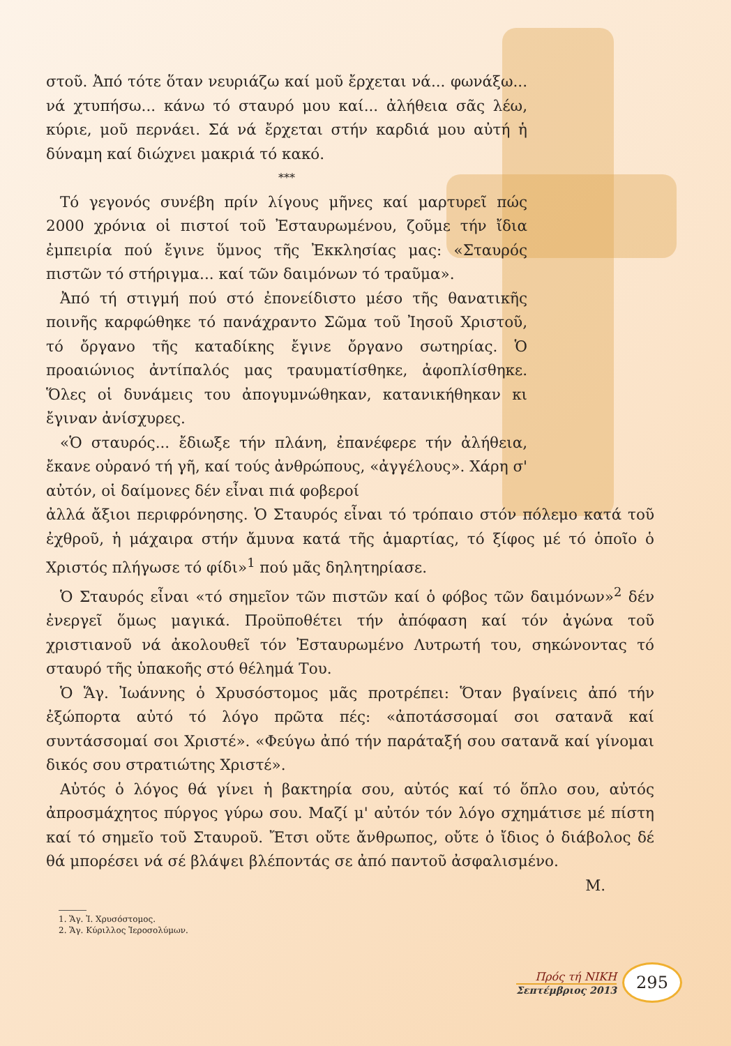στοῦ. Ἀπό τότε ὅταν νευριάζω καί μοῦ ἔρχεται νά... φωνάξω... νά χτυπήσω... κάνω τό σταυρό μου καί... ἀλήθεια σᾶς λέω, κύριε, μοῦ περνάει. Σά νά ἔρχεται στήν καρδιά μου αὐτή ἡ δύναμη καί διώχνει μακριά τό κακό.
***
Τό γεγονός συνέβη πρίν λίγους μῆνες καί μαρτυρεῖ πώς 2000 χρόνια οἱ πιστοί τοῦ Ἐσταυρωμένου, ζοῦμε τήν ἴδια ἐμπειρία πού ἔγινε ὕμνος τῆς Ἐκκλησίας μας: «Σταυρός πιστῶν τό στήριγμα... καί τῶν δαιμόνων τό τραῦμα».
Ἀπό τή στιγμή πού στό ἐπονείδιστο μέσο τῆς θανατικῆς ποινῆς καρφώθηκε τό πανάχραντο Σῶμα τοῦ Ἰησοῦ Χριστοῦ, τό ὄργανο τῆς καταδίκης ἔγινε ὄργανο σωτηρίας. Ὁ προαιώνιος ἀντίπαλός μας τραυματίσθηκε, ἀφοπλίσθηκε. Ὅλες οἱ δυνάμεις του ἀπογυμνώθηκαν, κατανικήθηκαν κι ἔγιναν ἀνίσχυρες.
«Ὁ σταυρός... ἔδιωξε τήν πλάνη, ἐπανέφερε τήν ἀλήθεια, ἔκανε οὐρανό τή γῆ, καί τούς ἀνθρώπους, «ἀγγέλους». Χάρη σ' αὐτόν, οἱ δαίμονες δέν εἶναι πιά φοβεροί
ἀλλά ἄξιοι περιφρόνησης. Ὁ Σταυρός εἶναι τό τρόπαιο στόν πόλεμο κατά τοῦ ἐχθροῦ, ἡ μάχαιρα στήν ἄμυνα κατά τῆς ἁμαρτίας, τό ξίφος μέ τό ὁποῖο ὁ Χριστός πλήγωσε τό φίδι»<sup>1</sup> πού μᾶς δηλητηρίασε.
Ὁ Σταυρός εἶναι «τό σημεῖον τῶν πιστῶν καί ὁ φόβος τῶν δαιμόνων»<sup>2</sup> δέν ἐνεργεῖ ὅμως μαγικά. Προϋποθέτει τήν ἀπόφαση καί τόν ἀγώνα τοῦ χριστιανοῦ νά ἀκολουθεῖ τόν Ἐσταυρωμένο Λυτρωτή του, σηκώνοντας τό σταυρό τῆς ὑπακοῆς στό θέλημά Του.
Ὁ Ἅγ. Ἰωάννης ὁ Χρυσόστομος μᾶς προτρέπει: Ὅταν βγαίνεις ἀπό τήν ἐξώπορτα αὐτό τό λόγο πρῶτα πές: «ἀποτάσσομαί σοι σατανᾶ καί συντάσσομαί σοι Χριστέ». «Φεύγω ἀπό τήν παράταξή σου σατανᾶ καί γίνομαι δικός σου στρατιώτης Χριστέ».
Αὐτός ὁ λόγος θά γίνει ἡ βακτηρία σου, αὐτός καί τό ὅπλο σου, αὐτός ἀπροσμάχητος πύργος γύρω σου. Μαζί μ' αὐτόν τόν λόγο σχημάτισε μέ πίστη καί τό σημεῖο τοῦ Σταυροῦ. Ἔτσι οὔτε ἄνθρωπος, οὔτε ὁ ἴδιος ὁ διάβολος δέ θά μπορέσει νά σέ βλάψει βλέποντάς σε ἀπό παντοῦ ἀσφαλισμένο.
Μ.
1. Ἅγ. Ἰ. Χρυσόστομος.
2. Ἅγ. Κύριλλος Ἱεροσολύμων.
Πρός τή ΝΙΚΗ
Σεπτέμβριος 2013
295